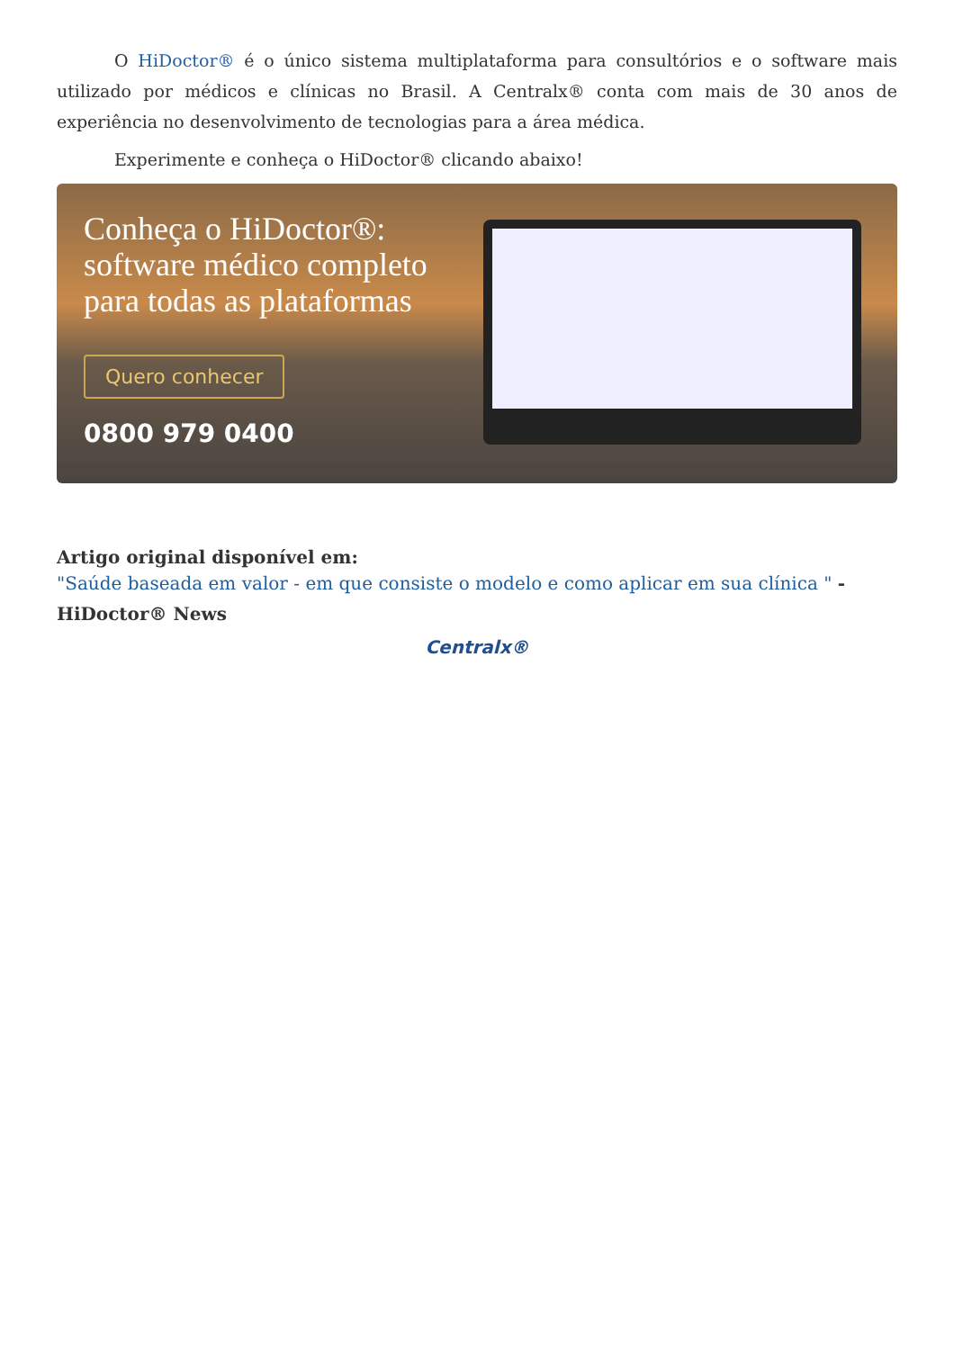O HiDoctor® é o único sistema multiplataforma para consultórios e o software mais utilizado por médicos e clínicas no Brasil. A Centralx® conta com mais de 30 anos de experiência no desenvolvimento de tecnologias para a área médica.
Experimente e conheça o HiDoctor® clicando abaixo!
Conheça o HiDoctor®:
software médico completo
para todas as plataformas
Quero conhecer
0800 979 0400
Artigo original disponível em:
"Saúde baseada em valor - em que consiste o modelo e como aplicar em sua clínica " - HiDoctor® News
Centralx®